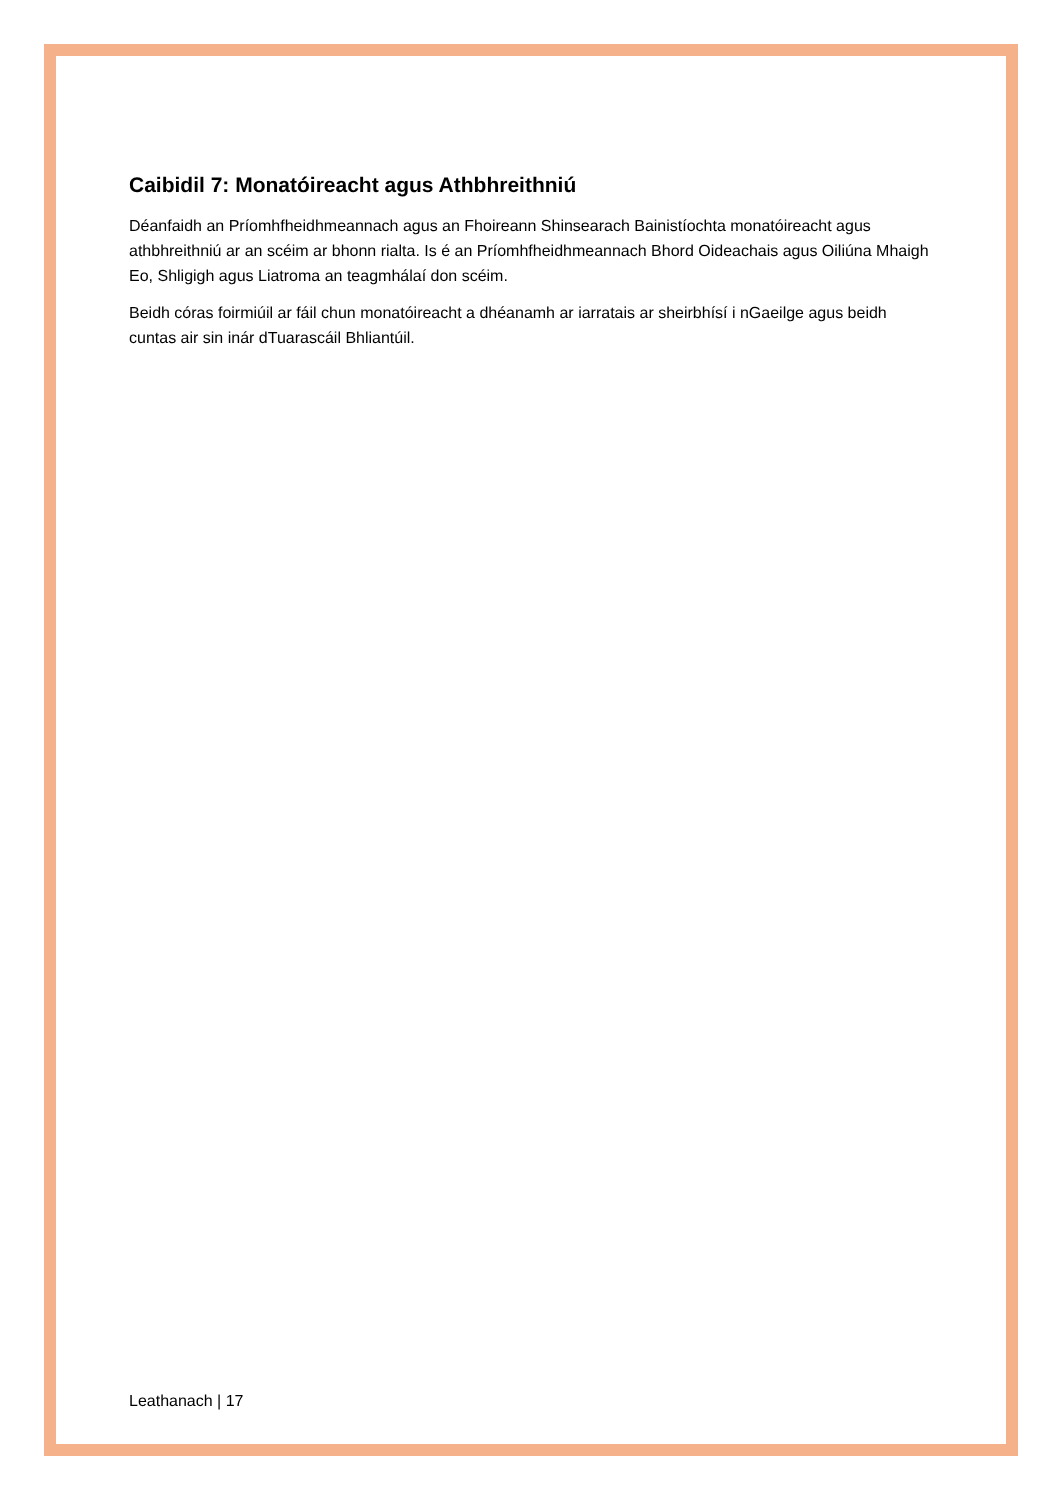Caibidil 7: Monatóireacht agus Athbhreithniú
Déanfaidh an Príomhfheidhmeannach agus an Fhoireann Shinsearach Bainistíochta monatóireacht agus athbhreithniú ar an scéim ar bhonn rialta. Is é an Príomhfheidhmeannach Bhord Oideachais agus Oiliúna Mhaigh Eo, Shligigh agus Liatroma an teagmhálaí don scéim.
Beidh córas foirmiúil ar fáil chun monatóireacht a dhéanamh ar iarratais ar sheirbhísí i nGaeilge agus beidh cuntas air sin inár dTuarascáil Bhliantúil.
Leathanach | 17